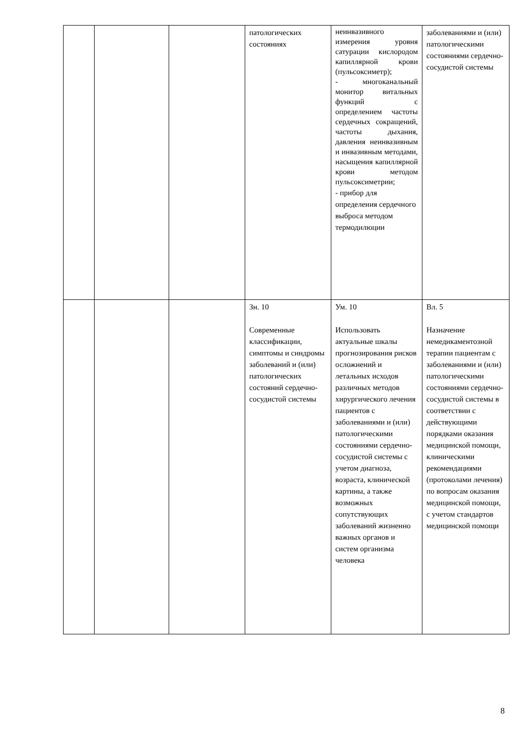| | | | патологических состояниях | неинвазивного измерения уровня сатурации кислородом капиллярной крови (пульсоксиметр); - многоканальный монитор витальных функций с определением частоты сердечных сокращений, частоты дыхания, давления неинвазивным и инвазивным методами, насыщения капиллярной крови методом пульсоксиметрии; - прибор для определения сердечного выброса методом термодилюции | заболеваниями и (или) патологическими состояниями сердечно-сосудистой системы |
| | | | Зн. 10 Современные классификации, симптомы и синдромы заболеваний и (или) патологических состояний сердечно-сосудистой системы | Ум. 10 Использовать актуальные шкалы прогнозирования рисков осложнений и летальных исходов различных методов хирургического лечения пациентов с заболеваниями и (или) патологическими состояниями сердечно-сосудистой системы с учетом диагноза, возраста, клинической картины, а также возможных сопутствующих заболеваний жизненно важных органов и систем организма человека | Вл. 5 Назначение немедикаментозной терапии пациентам с заболеваниями и (или) патологическими состояниями сердечно-сосудистой системы в соответствии с действующими порядками оказания медицинской помощи, клиническими рекомендациями (протоколами лечения) по вопросам оказания медицинской помощи, с учетом стандартов медицинской помощи |
8